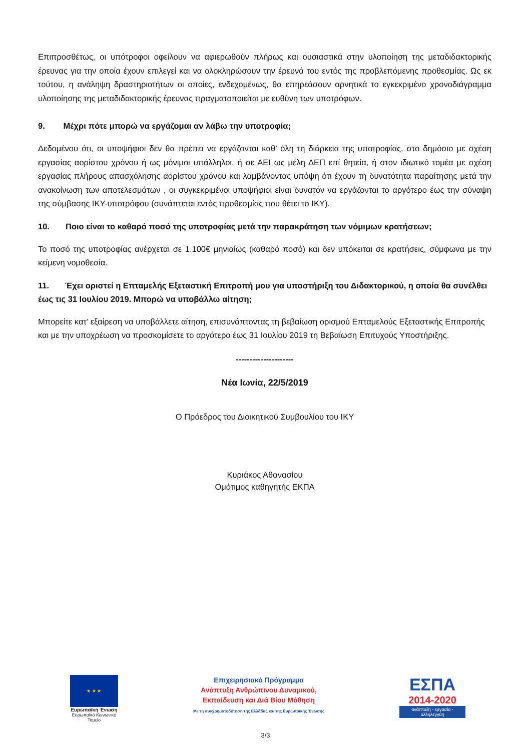Επιπροσθέτως, οι υπότροφοι οφείλουν να αφιερωθούν πλήρως και ουσιαστικά στην υλοποίηση της μεταδιδακτορικής έρευνας για την οποία έχουν επιλεγεί και να ολοκληρώσουν την έρευνά του εντός της προβλεπόμενης προθεσμίας. Ως εκ τούτου, η ανάληψη δραστηριοτήτων οι οποίες, ενδεχομένως, θα επηρεάσουν αρνητικά το εγκεκριμένο χρονοδιάγραμμα υλοποίησης της μεταδιδακτορικής έρευνας πραγματοποιείται με ευθύνη των υποτρόφων.
9. Μέχρι πότε μπορώ να εργάζομαι αν λάβω την υποτροφία;
Δεδομένου ότι, οι υποψήφιοι δεν θα πρέπει να εργάζονται καθ’ όλη τη διάρκεια της υποτροφίας, στο δημόσιο με σχέση εργασίας αορίστου χρόνου ή ως μόνιμοι υπάλληλοι, ή σε ΑΕΙ ως μέλη ΔΕΠ επί θητεία, ή στον ιδιωτικό τομέα με σχέση εργασίας πλήρους απασχόλησης αορίστου χρόνου και λαμβάνοντας υπόψη ότι έχουν τη δυνατότητα παραίτησης μετά την ανακοίνωση των αποτελεσμάτων , οι συγκεκριμένοι υποψήφιοι είναι δυνατόν να εργάζονται το αργότερο έως την σύναψη της σύμβασης ΙΚΥ-υποτρόφου (συνάπτεται εντός προθεσμίας που θέτει το ΙΚΥ).
10. Ποιο είναι το καθαρό ποσό της υποτροφίας μετά την παρακράτηση των νόμιμων κρατήσεων;
Το ποσό της υποτροφίας ανέρχεται σε 1.100€ μηνιαίως (καθαρό ποσό) και δεν υπόκειται σε κρατήσεις, σύμφωνα με την κείμενη νομοθεσία.
11. Έχει οριστεί η Επταμελής Εξεταστική Επιτροπή μου για υποστήριξη του Διδακτορικού, η οποία θα συνέλθει έως τις 31 Ιουλίου 2019. Μπορώ να υποβάλλω αίτηση;
Μπορείτε κατ’ εξαίρεση να υποβάλλετε αίτηση, επισυνάπτοντας τη βεβαίωση ορισμού Επταμελούς Εξεταστικής Επιτροπής και με την υποχρέωση να προσκομίσετε το αργότερο έως 31 Ιουλίου 2019 τη Βεβαίωση Επιτυχούς Υποστήριξης.
---------------------
Νέα Ιωνία, 22/5/2019
Ο Πρόεδρος του Διοικητικού Συμβουλίου του ΙΚΥ
Κυριάκος Αθανασίου
Ομότιμος καθηγητής ΕΚΠΑ
★ ★ ★
Ευρωπαϊκή Ένωση
Ευρωπαϊκό Κοινωνικό Ταμείο
Επιχειρησιακό Πρόγραμμα
Ανάπτυξη Ανθρώπινου Δυναμικού,
Εκπαίδευση και Διά Βίου Μάθηση
Με τη συγχρηματοδότηση της Ελλάδας και της Ευρωπαϊκής Ένωσης
ΕΣΠΑ
2014-2020
ανάπτυξη - εργασία - αλληλεγγύη
3/3